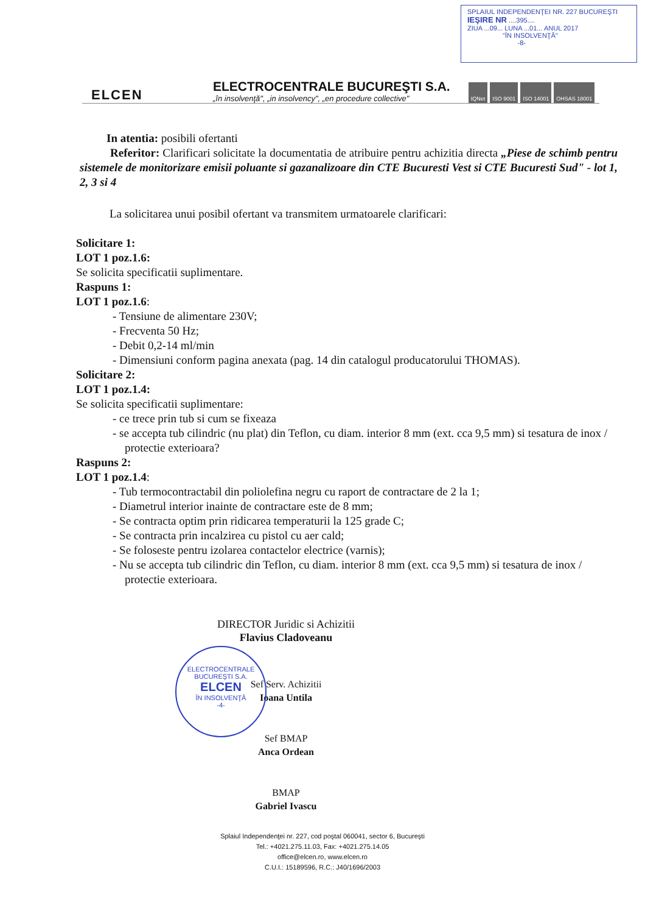SPLAIUL INDEPENDENŢEI NR. 227 BUCUREŞTI
IEŞIRE NR ....395....
ZIUA ...09... LUNA ...01... ANUL 2017
"ÎN INSOLVENŢĂ"
-8-
ELCEN
ELECTROCENTRALE BUCUREŞTI S.A.
„în insolvenţă", „in insolvency", „en procedure collective"
IQNet ISO 9001 ISO 14001 OHSAS 18001
In atentia: posibili ofertanti
Referitor: Clarificari solicitate la documentatia de atribuire pentru achizitia directa „Piese de schimb pentru sistemele de monitorizare emisii poluante si gazanalizoare din CTE Bucuresti Vest si CTE Bucuresti Sud" - lot 1, 2, 3 si 4
La solicitarea unui posibil ofertant va transmitem urmatoarele clarificari:
Solicitare 1:
LOT 1 poz.1.6:
Se solicita specificatii suplimentare.
Raspuns 1:
LOT 1 poz.1.6:
- Tensiune de alimentare 230V;
- Frecventa 50 Hz;
- Debit 0,2-14 ml/min
- Dimensiuni conform pagina anexata (pag. 14 din catalogul producatorului THOMAS).
Solicitare 2:
LOT 1 poz.1.4:
Se solicita specificatii suplimentare:
- ce trece prin tub si cum se fixeaza
- se accepta tub cilindric (nu plat) din Teflon, cu diam. interior 8 mm (ext. cca 9,5 mm) si tesatura de inox / protectie exterioara?
Raspuns 2:
LOT 1 poz.1.4:
- Tub termocontractabil din poliolefina negru cu raport de contractare de 2 la 1;
- Diametrul interior inainte de contractare este de 8 mm;
- Se contracta optim prin ridicarea temperaturii la 125 grade C;
- Se contracta prin incalzirea cu pistol cu aer cald;
- Se foloseste pentru izolarea contactelor electrice (varnis);
- Nu se accepta tub cilindric din Teflon, cu diam. interior 8 mm (ext. cca 9,5 mm) si tesatura de inox / protectie exterioara.
ELECTROCENTRALE BUCUREŞTI S.A.
ELCEN
ÎN INSOLVENŢĂ
-4-
DIRECTOR Juridic si Achizitii
Flavius Cladoveanu
Sef Serv. Achizitii
Ioana Untila
Sef BMAP
Anca Ordean
BMAP
Gabriel Ivascu
Splaiul Independenţei nr. 227, cod poştal 060041, sector 6, Bucureşti
Tel.: +4021.275.11.03, Fax: +4021.275.14.05
office@elcen.ro, www.elcen.ro
C.U.I.: 15189596, R.C.: J40/1696/2003